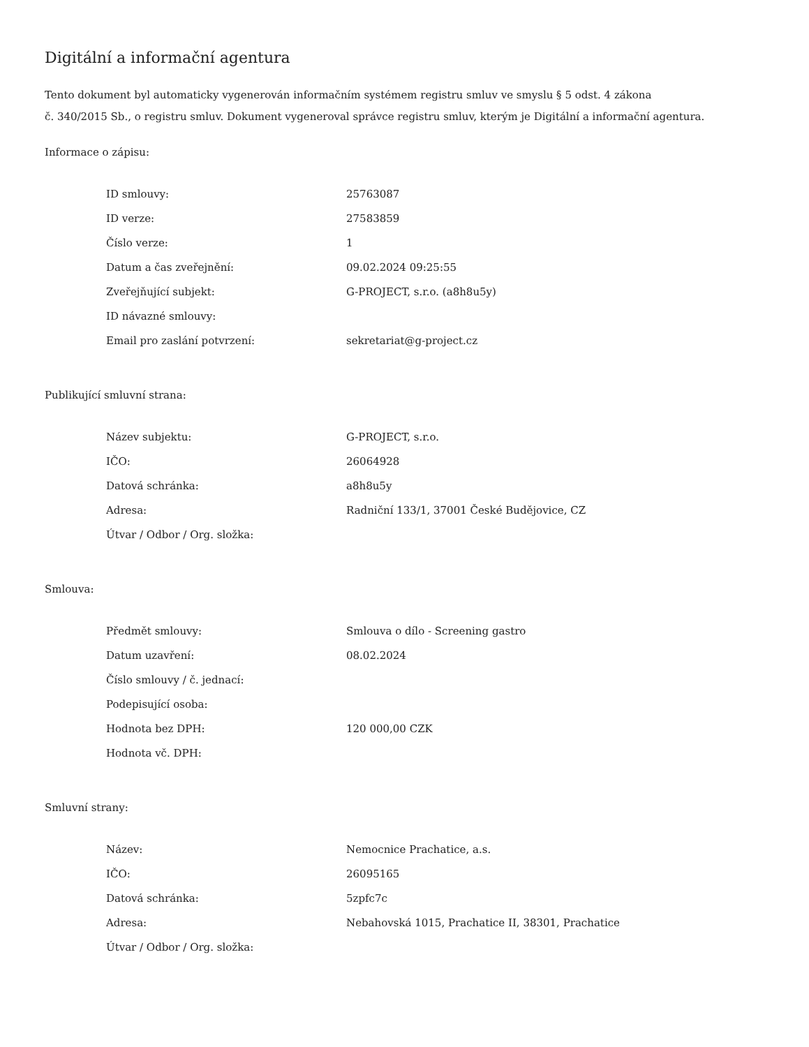Digitální a informační agentura
Tento dokument byl automaticky vygenerován informačním systémem registru smluv ve smyslu § 5 odst. 4 zákona
č. 340/2015 Sb., o registru smluv. Dokument vygeneroval správce registru smluv, kterým je Digitální a informační agentura.
Informace o zápisu:
| ID smlouvy: | 25763087 |
| ID verze: | 27583859 |
| Číslo verze: | 1 |
| Datum a čas zveřejnění: | 09.02.2024 09:25:55 |
| Zveřejňující subjekt: | G-PROJECT, s.r.o. (a8h8u5y) |
| ID návazné smlouvy: | |
| Email pro zaslání potvrzení: | sekretariat@g-project.cz |
Publikující smluvní strana:
| Název subjektu: | G-PROJECT, s.r.o. |
| IČO: | 26064928 |
| Datová schránka: | a8h8u5y |
| Adresa: | Radniční 133/1, 37001 České Budějovice, CZ |
| Útvar / Odbor / Org. složka: | |
Smlouva:
| Předmět smlouvy: | Smlouva o dílo - Screening gastro |
| Datum uzavření: | 08.02.2024 |
| Číslo smlouvy / č. jednací: | |
| Podepisující osoba: | |
| Hodnota bez DPH: | 120 000,00 CZK |
| Hodnota vč. DPH: | |
Smluvní strany:
| Název: | Nemocnice Prachatice, a.s. |
| IČO: | 26095165 |
| Datová schránka: | 5zpfc7c |
| Adresa: | Nebahovská 1015, Prachatice II, 38301, Prachatice |
| Útvar / Odbor / Org. složka: | |